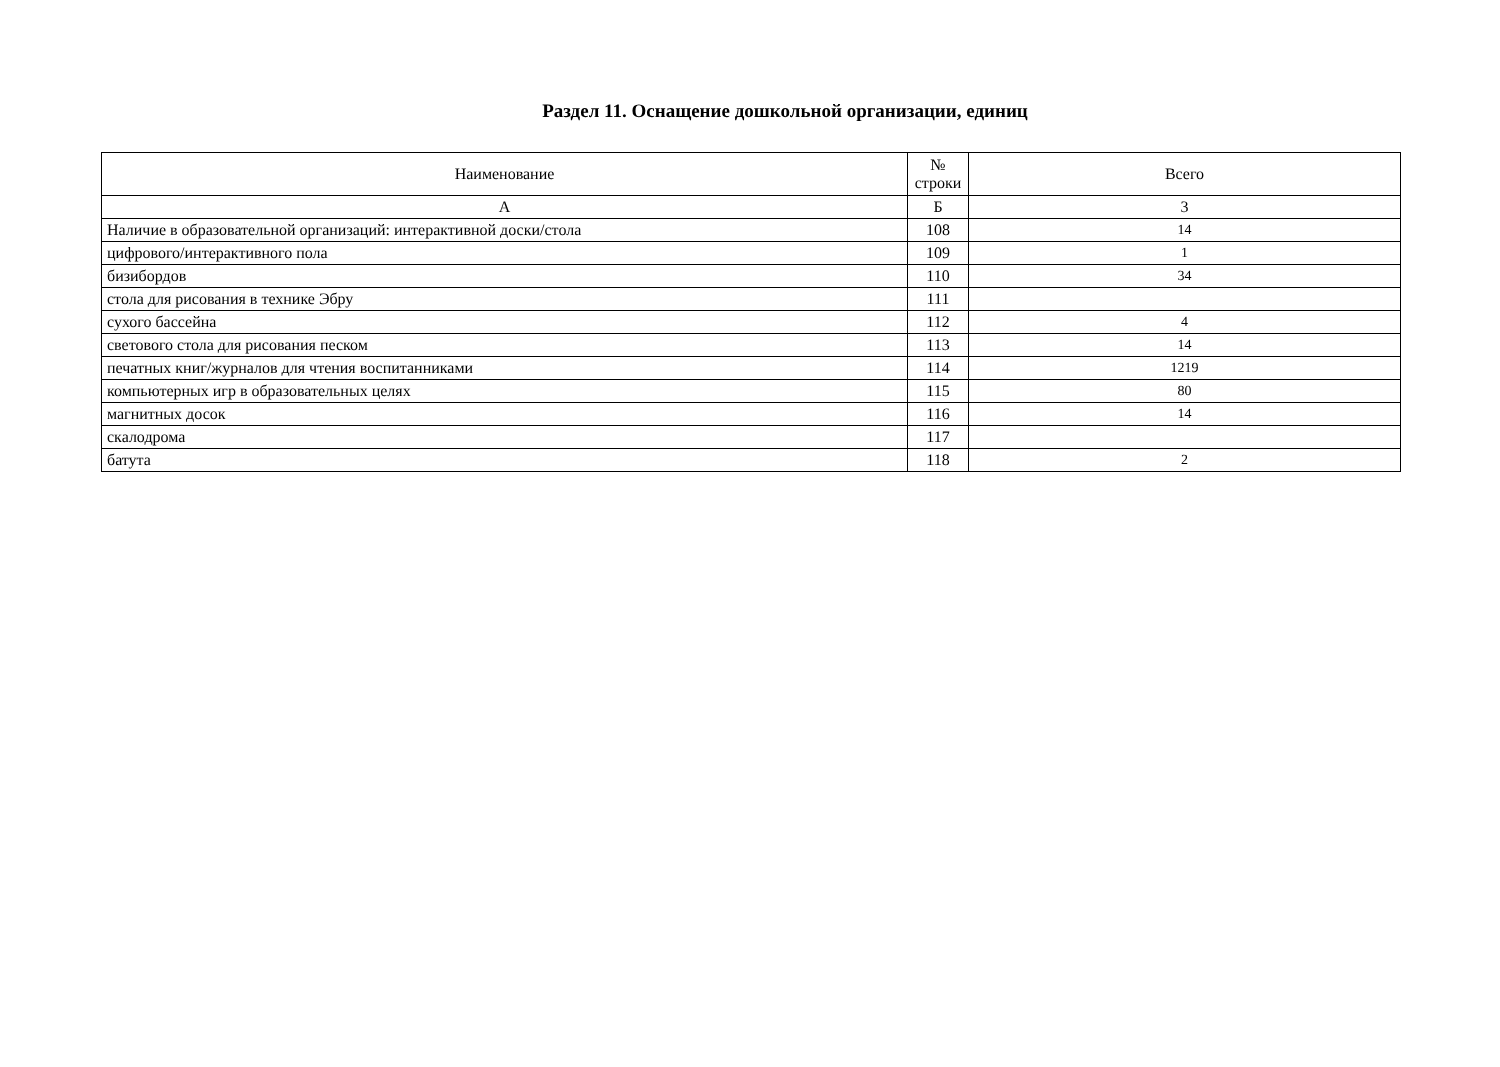Раздел 11. Оснащение дошкольной организации, единиц
| Наименование | № строки | Всего |
| --- | --- | --- |
| А | Б | 3 |
| Наличие в образовательной организаций: интерактивной доски/стола | 108 | 14 |
| цифрового/интерактивного пола | 109 | 1 |
| бизибордов | 110 | 34 |
| стола для рисования в технике Эбру | 111 | |
| сухого бассейна | 112 | 4 |
| светового стола для рисования песком | 113 | 14 |
| печатных книг/журналов для чтения воспитанниками | 114 | 1219 |
| компьютерных игр в образовательных целях | 115 | 80 |
| магнитных досок | 116 | 14 |
| скалодрома | 117 | |
| батута | 118 | 2 |